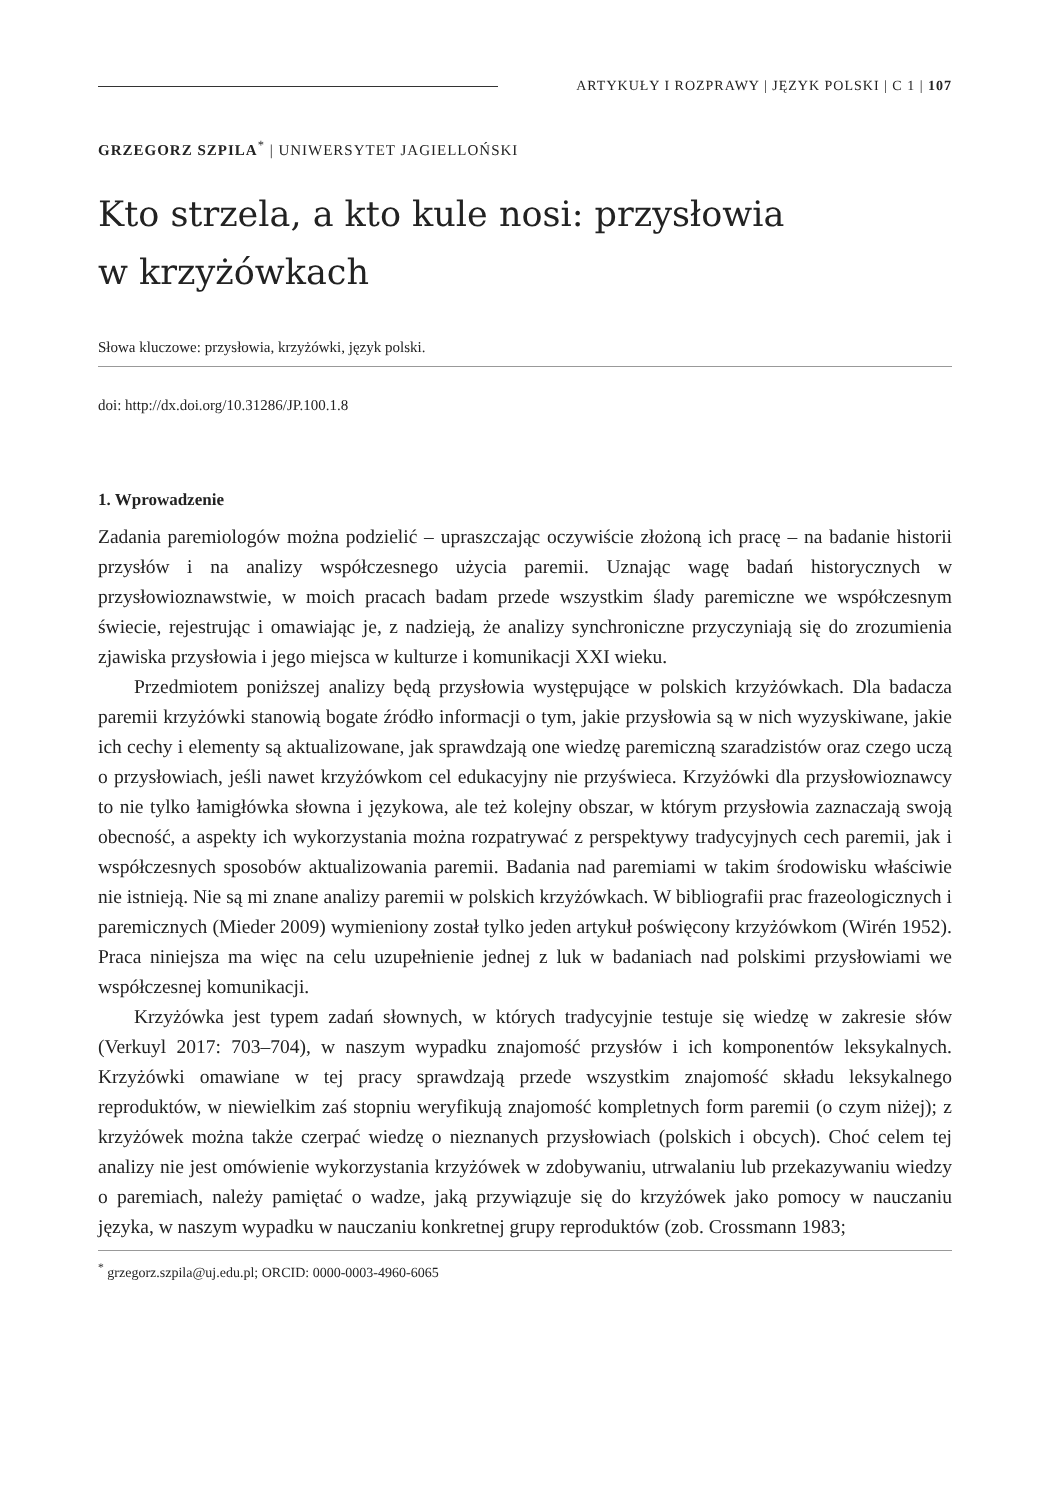ARTYKUŁY I ROZPRAWY | JĘZYK POLSKI | C 1 | 107
GRZEGORZ SZPILA<sup>*</sup> | UNIWERSYTET JAGIELLOŃSKI
Kto strzela, a kto kule nosi: przysłowia
w krzyżówkach
Słowa kluczowe: przysłowia, krzyżówki, język polski.
doi: http://dx.doi.org/10.31286/JP.100.1.8
1. Wprowadzenie
Zadania paremiologów można podzielić – upraszczając oczywiście złożoną ich pracę – na badanie historii przysłów i na analizy współczesnego użycia paremii. Uznając wagę badań historycznych w przysłowioznawstwie, w moich pracach badam przede wszystkim ślady paremiczne we współczesnym świecie, rejestrując i omawiając je, z nadzieją, że analizy synchroniczne przyczyniają się do zrozumienia zjawiska przysłowia i jego miejsca w kulturze i komunikacji XXI wieku.
Przedmiotem poniższej analizy będą przysłowia występujące w polskich krzyżówkach. Dla badacza paremii krzyżówki stanowią bogate źródło informacji o tym, jakie przysłowia są w nich wyzyskiwane, jakie ich cechy i elementy są aktualizowane, jak sprawdzają one wiedzę paremiczną szaradzistów oraz czego uczą o przysłowiach, jeśli nawet krzyżówkom cel edukacyjny nie przyświeca. Krzyżówki dla przysłowioznawcy to nie tylko łamigłówka słowna i językowa, ale też kolejny obszar, w którym przysłowia zaznaczają swoją obecność, a aspekty ich wykorzystania można rozpatrywać z perspektywy tradycyjnych cech paremii, jak i współczesnych sposobów aktualizowania paremii. Badania nad paremiami w takim środowisku właściwie nie istnieją. Nie są mi znane analizy paremii w polskich krzyżówkach. W bibliografii prac frazeologicznych i paremicznych (Mieder 2009) wymieniony został tylko jeden artykuł poświęcony krzyżówkom (Wirén 1952). Praca niniejsza ma więc na celu uzupełnienie jednej z luk w badaniach nad polskimi przysłowiami we współczesnej komunikacji.
Krzyżówka jest typem zadań słownych, w których tradycyjnie testuje się wiedzę w zakresie słów (Verkuyl 2017: 703–704), w naszym wypadku znajomość przysłów i ich komponentów leksykalnych. Krzyżówki omawiane w tej pracy sprawdzają przede wszystkim znajomość składu leksykalnego reproduktów, w niewielkim zaś stopniu weryfikują znajomość kompletnych form paremii (o czym niżej); z krzyżówek można także czerpać wiedzę o nieznanych przysłowiach (polskich i obcych). Choć celem tej analizy nie jest omówienie wykorzystania krzyżówek w zdobywaniu, utrwalaniu lub przekazywaniu wiedzy o paremiach, należy pamiętać o wadze, jaką przywiązuje się do krzyżówek jako pomocy w nauczaniu języka, w naszym wypadku w nauczaniu konkretnej grupy reproduktów (zob. Crossmann 1983;
<sup>*</sup> grzegorz.szpila@uj.edu.pl; ORCID: 0000-0003-4960-6065